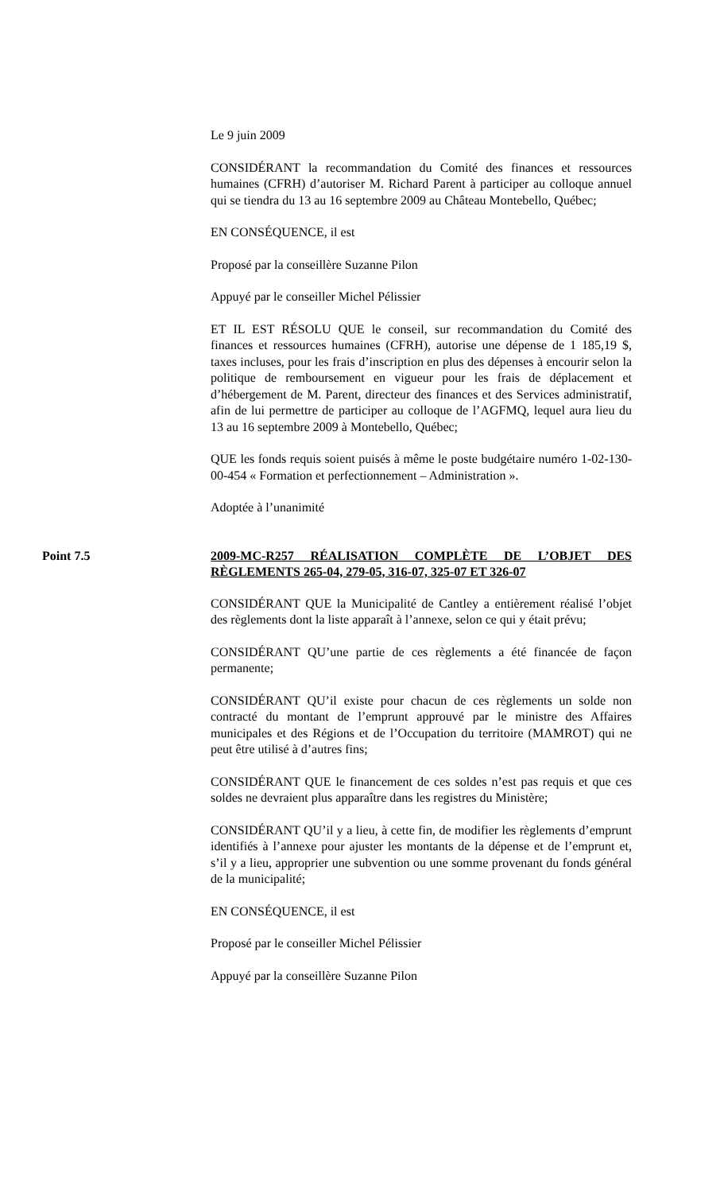Le 9 juin 2009
CONSIDÉRANT la recommandation du Comité des finances et ressources humaines (CFRH) d’autoriser M. Richard Parent à participer au colloque annuel qui se tiendra du 13 au 16 septembre 2009 au Château Montebello, Québec;
EN CONSÉQUENCE, il est
Proposé par la conseillère Suzanne Pilon
Appuyé par le conseiller Michel Pélissier
ET IL EST RÉSOLU QUE le conseil, sur recommandation du Comité des finances et ressources humaines (CFRH), autorise une dépense de 1 185,19 $, taxes incluses, pour les frais d’inscription en plus des dépenses à encourir selon la politique de remboursement en vigueur pour les frais de déplacement et d’hébergement de M. Parent, directeur des finances et des Services administratif, afin de lui permettre de participer au colloque de l’AGFMQ, lequel aura lieu du 13 au 16 septembre 2009 à Montebello, Québec;
QUE les fonds requis soient puisés à même le poste budgétaire numéro 1-02-130-00-454 « Formation et perfectionnement – Administration ».
Adoptée à l’unanimité
Point 7.5
2009-MC-R257 RÉALISATION COMPLÈTE DE L’OBJET DES RÈGLEMENTS 265-04, 279-05, 316-07, 325-07 ET 326-07
CONSIDÉRANT QUE la Municipalité de Cantley a entièrement réalisé l’objet des règlements dont la liste apparaît à l’annexe, selon ce qui y était prévu;
CONSIDÉRANT QU’une partie de ces règlements a été financée de façon permanente;
CONSIDÉRANT QU’il existe pour chacun de ces règlements un solde non contracté du montant de l’emprunt approuvé par le ministre des Affaires municipales et des Régions et de l’Occupation du territoire (MAMROT) qui ne peut être utilisé à d’autres fins;
CONSIDÉRANT QUE le financement de ces soldes n’est pas requis et que ces soldes ne devraient plus apparaître dans les registres du Ministère;
CONSIDÉRANT QU’il y a lieu, à cette fin, de modifier les règlements d’emprunt identifiés à l’annexe pour ajuster les montants de la dépense et de l’emprunt et, s’il y a lieu, approprier une subvention ou une somme provenant du fonds général de la municipalité;
EN CONSÉQUENCE, il est
Proposé par le conseiller Michel Pélissier
Appuyé par la conseillère Suzanne Pilon